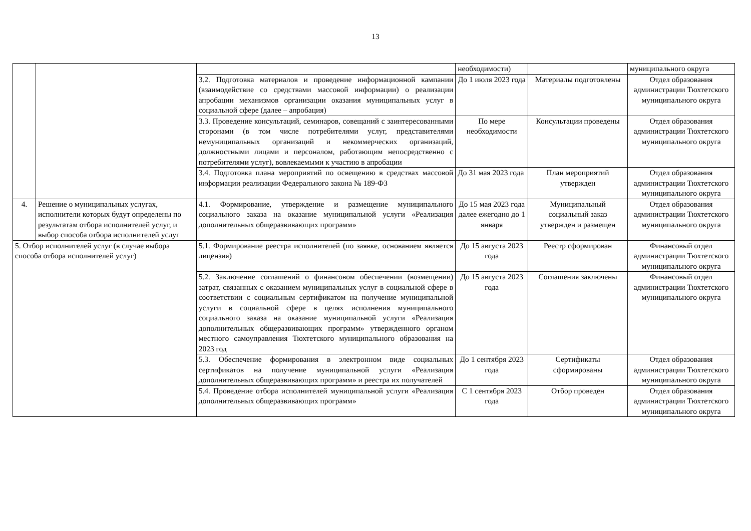13
| | | | необходимости) | | муниципального округа |
| | | 3.2. Подготовка материалов и проведение информационной кампании (взаимодействие со средствами массовой информации) о реализации апробации механизмов организации оказания муниципальных услуг в социальной сфере (далее – апробация) | До 1 июля 2023 года | Материалы подготовлены | Отдел образования администрации Тюхтетского муниципального округа |
| | | 3.3. Проведение консультаций, семинаров, совещаний с заинтересованными сторонами (в том числе потребителями услуг, представителями немуниципальных организаций и некоммерческих организаций, должностными лицами и персоналом, работающим непосредственно с потребителями услуг), вовлекаемыми к участию в апробации | По мере необходимости | Консультации проведены | Отдел образования администрации Тюхтетского муниципального округа |
| | | 3.4. Подготовка плана мероприятий по освещению в средствах массовой информации реализации Федерального закона № 189-ФЗ | До 31 мая 2023 года | План мероприятий утвержден | Отдел образования администрации Тюхтетского муниципального округа |
| 4. | Решение о муниципальных услугах, исполнители которых будут определены по результатам отбора исполнителей услуг, и выбор способа отбора исполнителей услуг | 4.1. Формирование, утверждение и размещение муниципального социального заказа на оказание муниципальной услуги «Реализация дополнительных общеразвивающих программ» | До 15 мая 2023 года далее ежегодно до 1 января | Муниципальный социальный заказ утвержден и размещен | Отдел образования администрации Тюхтетского муниципального округа |
| 5. Отбор исполнителей услуг (в случае выбора способа отбора исполнителей услуг) | | 5.1. Формирование реестра исполнителей (по заявке, основанием является лицензия) | До 15 августа 2023 года | Реестр сформирован | Финансовый отдел администрации Тюхтетского муниципального округа |
| | | 5.2. Заключение соглашений о финансовом обеспечении (возмещении) затрат, связанных с оказанием муниципальных услуг в социальной сфере в соответствии с социальным сертификатом на получение муниципальной услуги в социальной сфере в целях исполнения муниципального социального заказа на оказание муниципальной услуги «Реализация дополнительных общеразвивающих программ» утвержденного органом местного самоуправления Тюхтетского муниципального образования на 2023 год | До 15 августа 2023 года | Соглашения заключены | Финансовый отдел администрации Тюхтетского муниципального округа |
| | | 5.3. Обеспечение формирования в электронном виде социальных сертификатов на получение муниципальной услуги «Реализация дополнительных общеразвивающих программ» и реестра их получателей | До 1 сентября 2023 года | Сертификаты сформированы | Отдел образования администрации Тюхтетского муниципального округа |
| | | 5.4. Проведение отбора исполнителей муниципальной услуги «Реализация дополнительных общеразвивающих программ» | С 1 сентября 2023 года | Отбор проведен | Отдел образования администрации Тюхтетского муниципального округа |